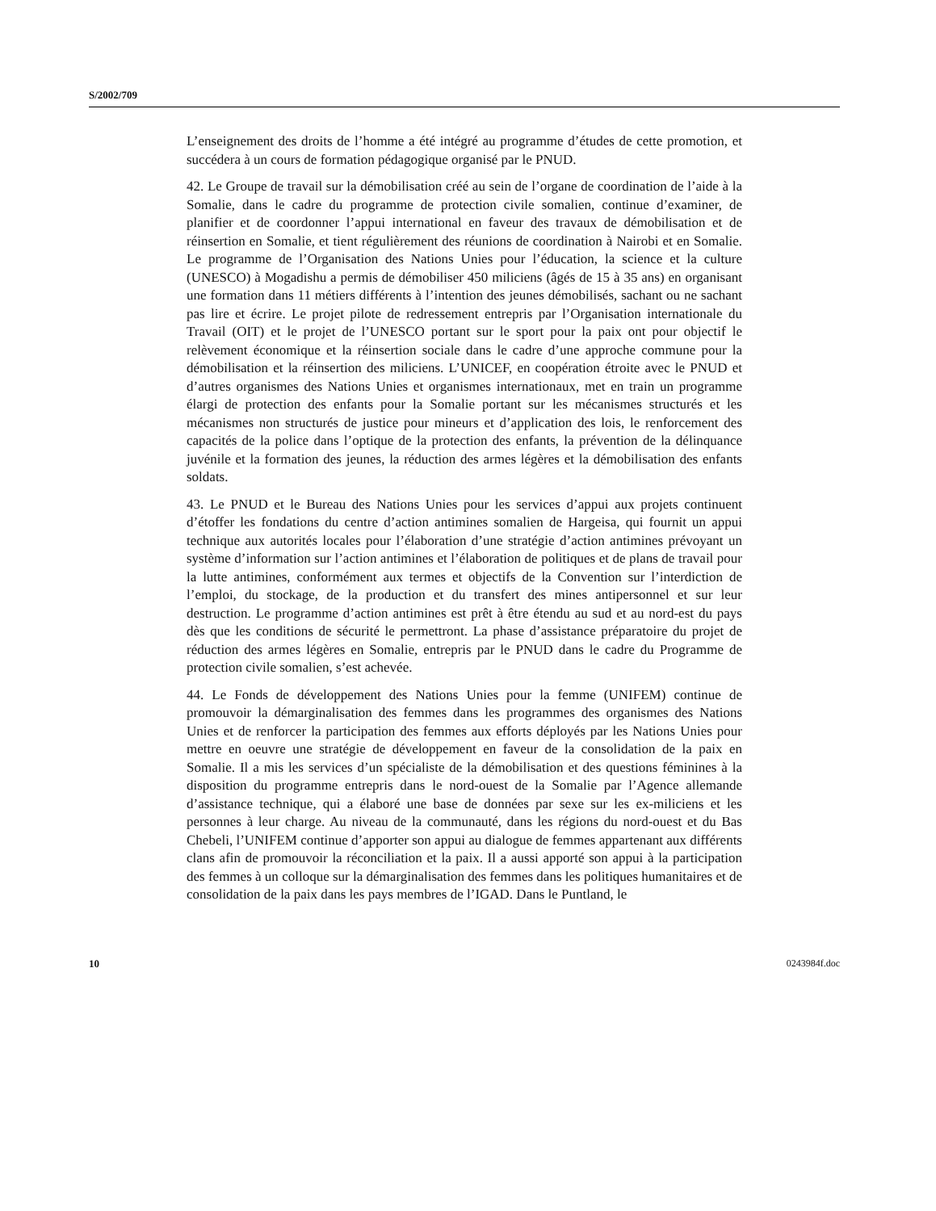S/2002/709
L’enseignement des droits de l’homme a été intégré au programme d’études de cette promotion, et succédera à un cours de formation pédagogique organisé par le PNUD.
42. Le Groupe de travail sur la démobilisation créé au sein de l’organe de coordination de l’aide à la Somalie, dans le cadre du programme de protection civile somalien, continue d’examiner, de planifier et de coordonner l’appui international en faveur des travaux de démobilisation et de réinsertion en Somalie, et tient régulièrement des réunions de coordination à Nairobi et en Somalie. Le programme de l’Organisation des Nations Unies pour l’éducation, la science et la culture (UNESCO) à Mogadishu a permis de démobiliser 450 miliciens (âgés de 15 à 35 ans) en organisant une formation dans 11 métiers différents à l’intention des jeunes démobilisés, sachant ou ne sachant pas lire et écrire. Le projet pilote de redressement entrepris par l’Organisation internationale du Travail (OIT) et le projet de l’UNESCO portant sur le sport pour la paix ont pour objectif le relèvement économique et la réinsertion sociale dans le cadre d’une approche commune pour la démobilisation et la réinsertion des miliciens. L’UNICEF, en coopération étroite avec le PNUD et d’autres organismes des Nations Unies et organismes internationaux, met en train un programme élargi de protection des enfants pour la Somalie portant sur les mécanismes structurés et les mécanismes non structurés de justice pour mineurs et d’application des lois, le renforcement des capacités de la police dans l’optique de la protection des enfants, la prévention de la délinquance juvénile et la formation des jeunes, la réduction des armes légères et la démobilisation des enfants soldats.
43. Le PNUD et le Bureau des Nations Unies pour les services d’appui aux projets continuent d’étoffer les fondations du centre d’action antimines somalien de Hargeisa, qui fournit un appui technique aux autorités locales pour l’élaboration d’une stratégie d’action antimines prévoyant un système d’information sur l’action antimines et l’élaboration de politiques et de plans de travail pour la lutte antimines, conformément aux termes et objectifs de la Convention sur l’interdiction de l’emploi, du stockage, de la production et du transfert des mines antipersonnel et sur leur destruction. Le programme d’action antimines est prêt à être étendu au sud et au nord-est du pays dès que les conditions de sécurité le permettront. La phase d’assistance préparatoire du projet de réduction des armes légères en Somalie, entrepris par le PNUD dans le cadre du Programme de protection civile somalien, s’est achevée.
44. Le Fonds de développement des Nations Unies pour la femme (UNIFEM) continue de promouvoir la démarginalisation des femmes dans les programmes des organismes des Nations Unies et de renforcer la participation des femmes aux efforts déployés par les Nations Unies pour mettre en oeuvre une stratégie de développement en faveur de la consolidation de la paix en Somalie. Il a mis les services d’un spécialiste de la démobilisation et des questions féminines à la disposition du programme entrepris dans le nord-ouest de la Somalie par l’Agence allemande d’assistance technique, qui a élaboré une base de données par sexe sur les ex-miliciens et les personnes à leur charge. Au niveau de la communauté, dans les régions du nord-ouest et du Bas Chebeli, l’UNIFEM continue d’apporter son appui au dialogue de femmes appartenant aux différents clans afin de promouvoir la réconciliation et la paix. Il a aussi apporté son appui à la participation des femmes à un colloque sur la démarginalisation des femmes dans les politiques humanitaires et de consolidation de la paix dans les pays membres de l’IGAD. Dans le Puntland, le
10 0243984f.doc